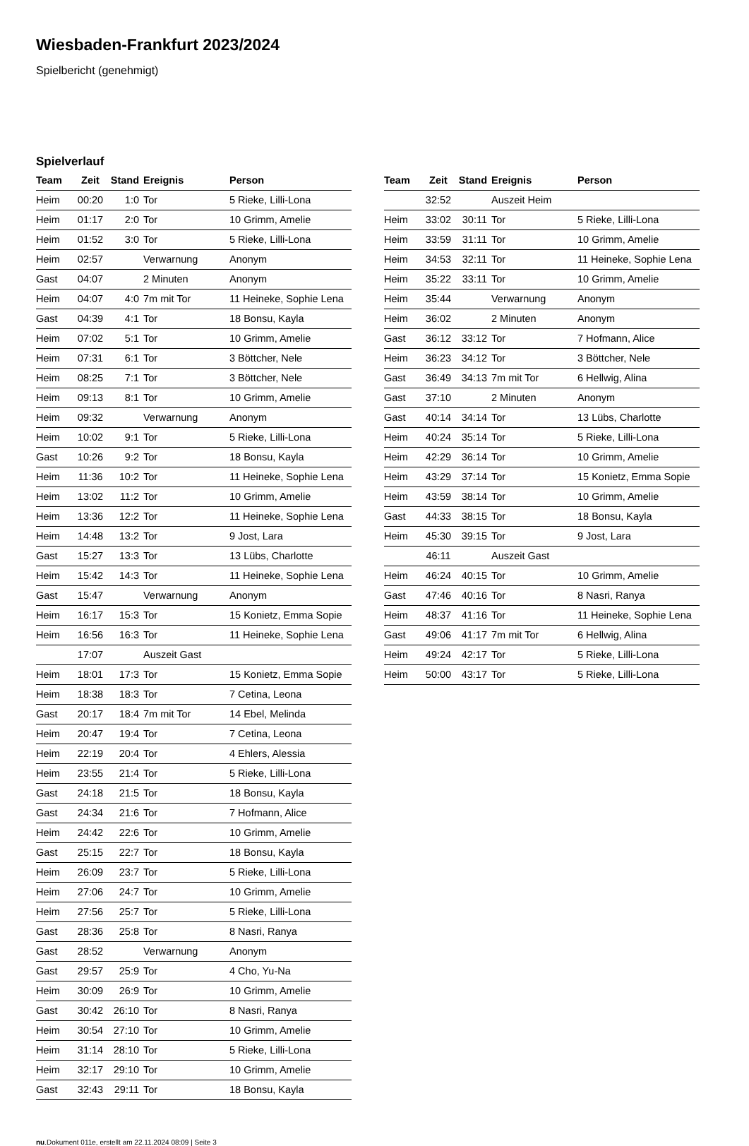Wiesbaden-Frankfurt 2023/2024
Spielbericht (genehmigt)
Spielverlauf
| Team | Zeit | Stand | Ereignis | Person |
| --- | --- | --- | --- | --- |
| Heim | 00:20 | 1:0 | Tor | 5 Rieke, Lilli-Lona |
| Heim | 01:17 | 2:0 | Tor | 10 Grimm, Amelie |
| Heim | 01:52 | 3:0 | Tor | 5 Rieke, Lilli-Lona |
| Heim | 02:57 | | Verwarnung | Anonym |
| Gast | 04:07 | | 2 Minuten | Anonym |
| Heim | 04:07 | 4:0 | 7m mit Tor | 11 Heineke, Sophie Lena |
| Gast | 04:39 | 4:1 | Tor | 18 Bonsu, Kayla |
| Heim | 07:02 | 5:1 | Tor | 10 Grimm, Amelie |
| Heim | 07:31 | 6:1 | Tor | 3 Böttcher, Nele |
| Heim | 08:25 | 7:1 | Tor | 3 Böttcher, Nele |
| Heim | 09:13 | 8:1 | Tor | 10 Grimm, Amelie |
| Heim | 09:32 | | Verwarnung | Anonym |
| Heim | 10:02 | 9:1 | Tor | 5 Rieke, Lilli-Lona |
| Gast | 10:26 | 9:2 | Tor | 18 Bonsu, Kayla |
| Heim | 11:36 | 10:2 | Tor | 11 Heineke, Sophie Lena |
| Heim | 13:02 | 11:2 | Tor | 10 Grimm, Amelie |
| Heim | 13:36 | 12:2 | Tor | 11 Heineke, Sophie Lena |
| Heim | 14:48 | 13:2 | Tor | 9 Jost, Lara |
| Gast | 15:27 | 13:3 | Tor | 13 Lübs, Charlotte |
| Heim | 15:42 | 14:3 | Tor | 11 Heineke, Sophie Lena |
| Gast | 15:47 | | Verwarnung | Anonym |
| Heim | 16:17 | 15:3 | Tor | 15 Konietz, Emma Sopie |
| Heim | 16:56 | 16:3 | Tor | 11 Heineke, Sophie Lena |
| | 17:07 | | Auszeit Gast | |
| Heim | 18:01 | 17:3 | Tor | 15 Konietz, Emma Sopie |
| Heim | 18:38 | 18:3 | Tor | 7 Cetina, Leona |
| Gast | 20:17 | 18:4 | 7m mit Tor | 14 Ebel, Melinda |
| Heim | 20:47 | 19:4 | Tor | 7 Cetina, Leona |
| Heim | 22:19 | 20:4 | Tor | 4 Ehlers, Alessia |
| Heim | 23:55 | 21:4 | Tor | 5 Rieke, Lilli-Lona |
| Gast | 24:18 | 21:5 | Tor | 18 Bonsu, Kayla |
| Gast | 24:34 | 21:6 | Tor | 7 Hofmann, Alice |
| Heim | 24:42 | 22:6 | Tor | 10 Grimm, Amelie |
| Gast | 25:15 | 22:7 | Tor | 18 Bonsu, Kayla |
| Heim | 26:09 | 23:7 | Tor | 5 Rieke, Lilli-Lona |
| Heim | 27:06 | 24:7 | Tor | 10 Grimm, Amelie |
| Heim | 27:56 | 25:7 | Tor | 5 Rieke, Lilli-Lona |
| Gast | 28:36 | 25:8 | Tor | 8 Nasri, Ranya |
| Gast | 28:52 | | Verwarnung | Anonym |
| Gast | 29:57 | 25:9 | Tor | 4 Cho, Yu-Na |
| Heim | 30:09 | 26:9 | Tor | 10 Grimm, Amelie |
| Gast | 30:42 | 26:10 | Tor | 8 Nasri, Ranya |
| Heim | 30:54 | 27:10 | Tor | 10 Grimm, Amelie |
| Heim | 31:14 | 28:10 | Tor | 5 Rieke, Lilli-Lona |
| Heim | 32:17 | 29:10 | Tor | 10 Grimm, Amelie |
| Gast | 32:43 | 29:11 | Tor | 18 Bonsu, Kayla |
| Team | Zeit | Stand | Ereignis | Person |
| --- | --- | --- | --- | --- |
| | 32:52 | | Auszeit Heim | |
| Heim | 33:02 | 30:11 | Tor | 5 Rieke, Lilli-Lona |
| Heim | 33:59 | 31:11 | Tor | 10 Grimm, Amelie |
| Heim | 34:53 | 32:11 | Tor | 11 Heineke, Sophie Lena |
| Heim | 35:22 | 33:11 | Tor | 10 Grimm, Amelie |
| Heim | 35:44 | | Verwarnung | Anonym |
| Heim | 36:02 | | 2 Minuten | Anonym |
| Gast | 36:12 | 33:12 | Tor | 7 Hofmann, Alice |
| Heim | 36:23 | 34:12 | Tor | 3 Böttcher, Nele |
| Gast | 36:49 | 34:13 | 7m mit Tor | 6 Hellwig, Alina |
| Gast | 37:10 | | 2 Minuten | Anonym |
| Gast | 40:14 | 34:14 | Tor | 13 Lübs, Charlotte |
| Heim | 40:24 | 35:14 | Tor | 5 Rieke, Lilli-Lona |
| Heim | 42:29 | 36:14 | Tor | 10 Grimm, Amelie |
| Heim | 43:29 | 37:14 | Tor | 15 Konietz, Emma Sopie |
| Heim | 43:59 | 38:14 | Tor | 10 Grimm, Amelie |
| Gast | 44:33 | 38:15 | Tor | 18 Bonsu, Kayla |
| Heim | 45:30 | 39:15 | Tor | 9 Jost, Lara |
| | 46:11 | | Auszeit Gast | |
| Heim | 46:24 | 40:15 | Tor | 10 Grimm, Amelie |
| Gast | 47:46 | 40:16 | Tor | 8 Nasri, Ranya |
| Heim | 48:37 | 41:16 | Tor | 11 Heineke, Sophie Lena |
| Gast | 49:06 | 41:17 | 7m mit Tor | 6 Hellwig, Alina |
| Heim | 49:24 | 42:17 | Tor | 5 Rieke, Lilli-Lona |
| Heim | 50:00 | 43:17 | Tor | 5 Rieke, Lilli-Lona |
nu.Dokument 011e, erstellt am 22.11.2024 08:09 | Seite 3